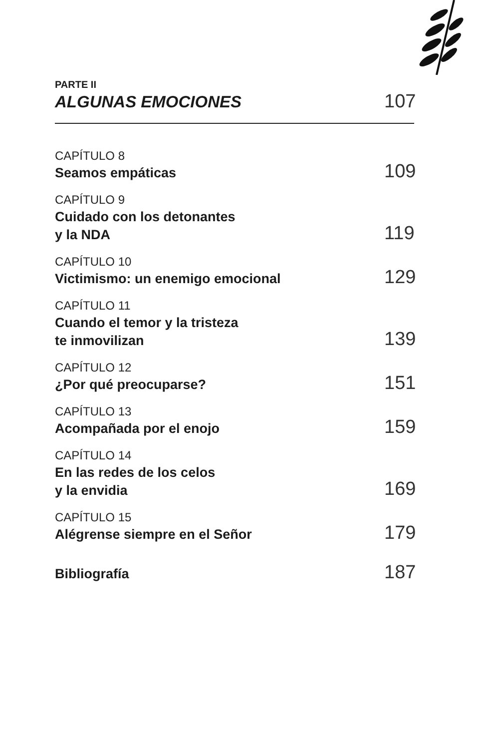PARTE II
ALGUNAS EMOCIONES
107
CAPÍTULO 8
Seamos empáticas
109
CAPÍTULO 9
Cuidado con los detonantes
y la NDA
119
CAPÍTULO 10
Victimismo: un enemigo emocional
129
CAPÍTULO 11
Cuando el temor y la tristeza
te inmovilizan
139
CAPÍTULO 12
¿Por qué preocuparse?
151
CAPÍTULO 13
Acompañada por el enojo
159
CAPÍTULO 14
En las redes de los celos
y la envidia
169
CAPÍTULO 15
Alégrense siempre en el Señor
179
Bibliografía
187